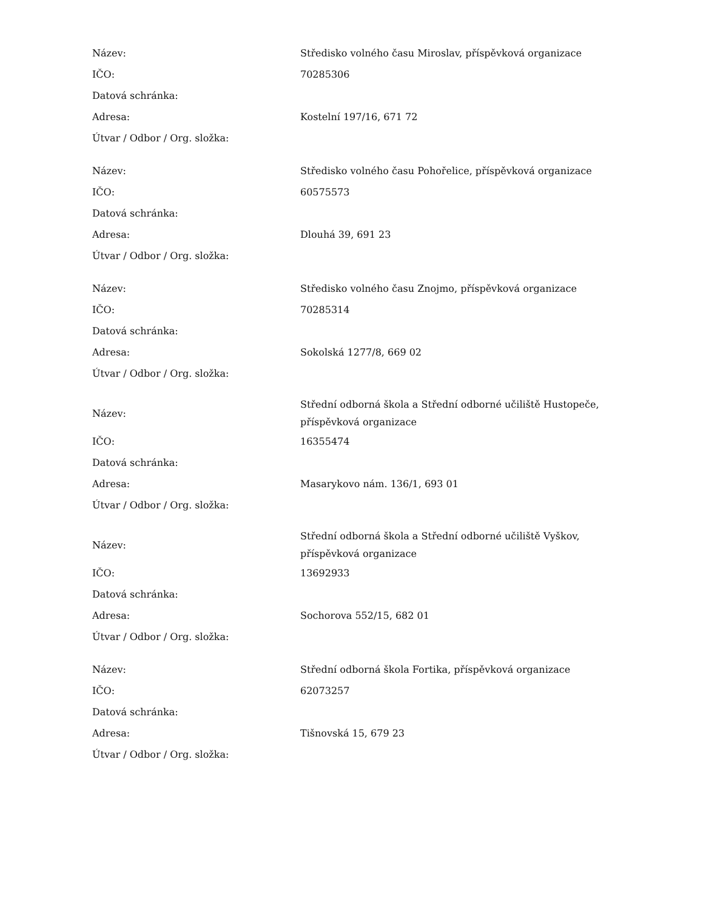| Název: | Středisko volného času Miroslav, příspěvková organizace |
| IČO: | 70285306 |
| Datová schránka: | |
| Adresa: | Kostelní 197/16, 671 72 |
| Útvar / Odbor / Org. složka: | |
| Název: | Středisko volného času Pohořelice, příspěvková organizace |
| IČO: | 60575573 |
| Datová schránka: | |
| Adresa: | Dlouhá 39, 691 23 |
| Útvar / Odbor / Org. složka: | |
| Název: | Středisko volného času Znojmo, příspěvková organizace |
| IČO: | 70285314 |
| Datová schránka: | |
| Adresa: | Sokolská 1277/8, 669 02 |
| Útvar / Odbor / Org. složka: | |
| Název: | Střední odborná škola a Střední odborné učiliště Hustopeče, příspěvková organizace |
| IČO: | 16355474 |
| Datová schránka: | |
| Adresa: | Masarykovo nám. 136/1, 693 01 |
| Útvar / Odbor / Org. složka: | |
| Název: | Střední odborná škola a Střední odborné učiliště Vyškov, příspěvková organizace |
| IČO: | 13692933 |
| Datová schránka: | |
| Adresa: | Sochorova 552/15, 682 01 |
| Útvar / Odbor / Org. složka: | |
| Název: | Střední odborná škola Fortika, příspěvková organizace |
| IČO: | 62073257 |
| Datová schránka: | |
| Adresa: | Tišnovská 15, 679 23 |
| Útvar / Odbor / Org. složka: | |